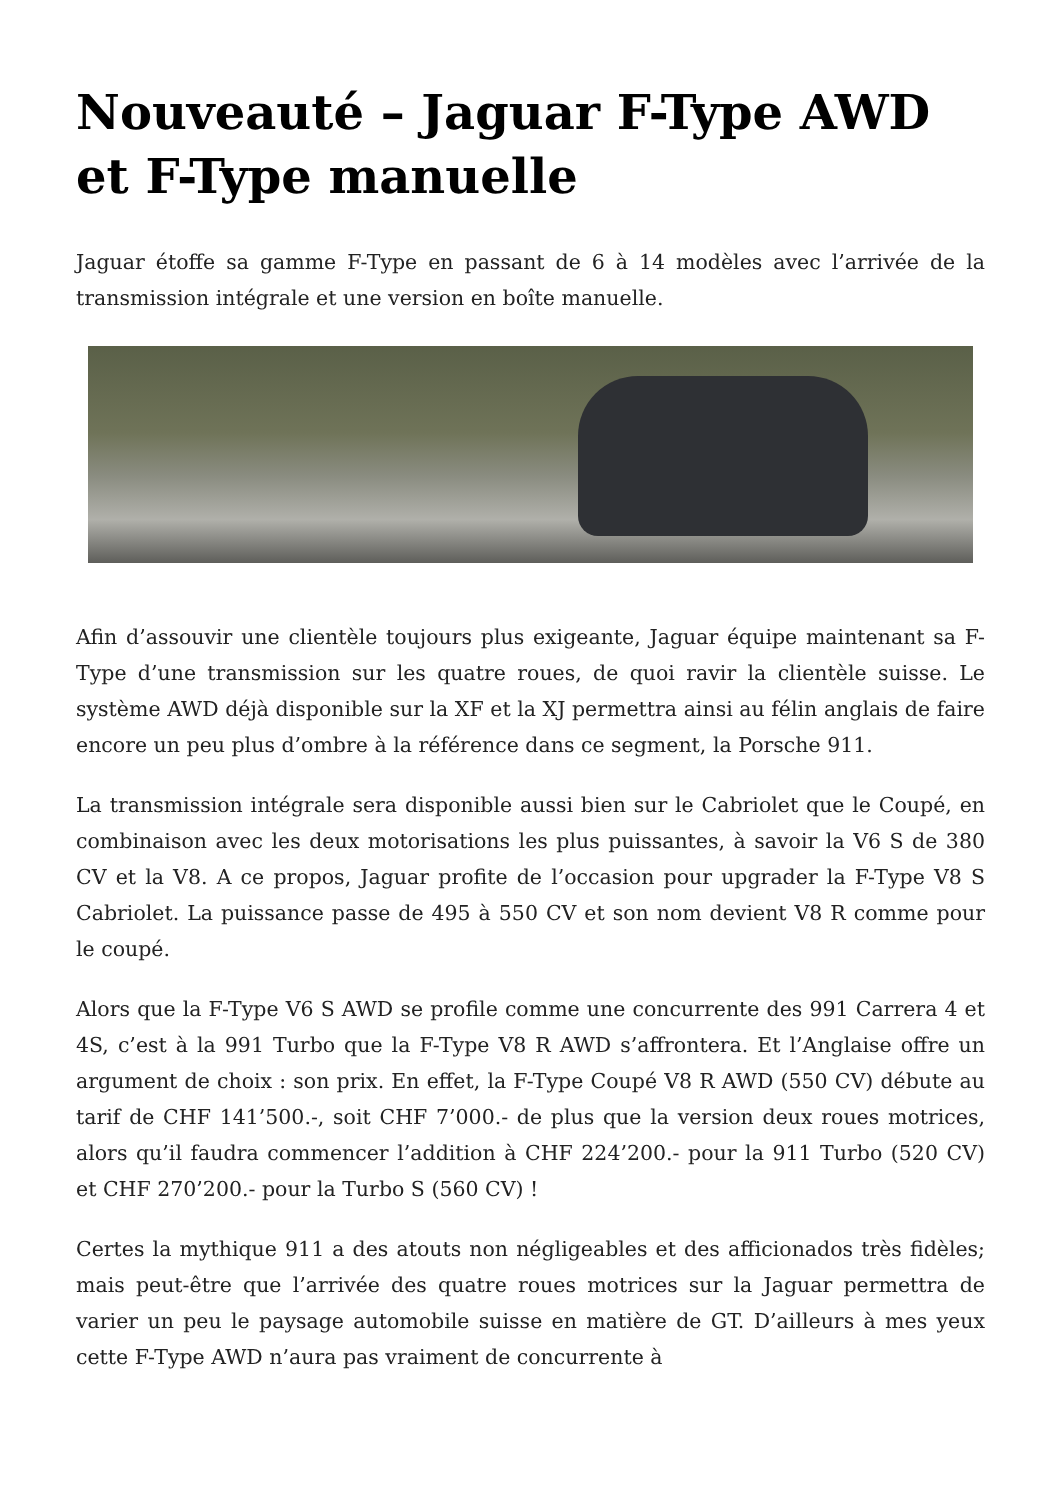Nouveauté – Jaguar F-Type AWD et F-Type manuelle
Jaguar étoffe sa gamme F-Type en passant de 6 à 14 modèles avec l’arrivée de la transmission intégrale et une version en boîte manuelle.
Afin d’assouvir une clientèle toujours plus exigeante, Jaguar équipe maintenant sa F-Type d’une transmission sur les quatre roues, de quoi ravir la clientèle suisse. Le système AWD déjà disponible sur la XF et la XJ permettra ainsi au félin anglais de faire encore un peu plus d’ombre à la référence dans ce segment, la Porsche 911.
La transmission intégrale sera disponible aussi bien sur le Cabriolet que le Coupé, en combinaison avec les deux motorisations les plus puissantes, à savoir la V6 S de 380 CV et la V8. A ce propos, Jaguar profite de l’occasion pour upgrader la F-Type V8 S Cabriolet. La puissance passe de 495 à 550 CV et son nom devient V8 R comme pour le coupé.
Alors que la F-Type V6 S AWD se profile comme une concurrente des 991 Carrera 4 et 4S, c’est à la 991 Turbo que la F-Type V8 R AWD s’affrontera. Et l’Anglaise offre un argument de choix : son prix. En effet, la F-Type Coupé V8 R AWD (550 CV) débute au tarif de CHF 141’500.-, soit CHF 7’000.- de plus que la version deux roues motrices, alors qu’il faudra commencer l’addition à CHF 224’200.- pour la 911 Turbo (520 CV) et CHF 270’200.- pour la Turbo S (560 CV) !
Certes la mythique 911 a des atouts non négligeables et des afficionados très fidèles; mais peut-être que l’arrivée des quatre roues motrices sur la Jaguar permettra de varier un peu le paysage automobile suisse en matière de GT. D’ailleurs à mes yeux cette F-Type AWD n’aura pas vraiment de concurrente à